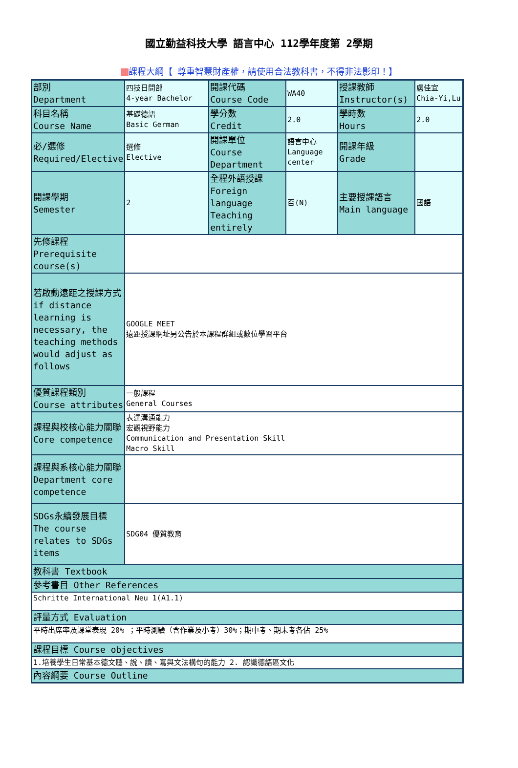國立勤益科技大學 語言中心 112學年度第 2學期
課程大綱【 尊重智慧財產權，請使用合法教科書，不得非法影印！】
| 部別 Department | 四技日間部 4-year Bachelor | 開課代碼 Course Code | WA40 | 授課教師 Instructor(s) | 盧佳宜 Chia-Yi,Lu |
| 科目名稱 Course Name | 基礎德語 Basic German | 學分數 Credit | 2.0 | 學時數 Hours | 2.0 |
| 必/選修 Required/Elective | 選修 Elective | 開課單位 Course Department | 語言中心 Language center | 開課年級 Grade | |
| 開課學期 Semester | 2 | 全程外語授課 Foreign language Teaching entirely | 否(N) | 主要授課語言 Main language | 國語 |
| 先修課程 Prerequisite course(s) | | | | | |
| 若啟動遠距之授課方式 if distance learning is necessary, the teaching methods would adjust as follows | GOOGLE MEET 遠距授課網址另公告於本課程群組或數位學習平台 | | | | |
| 優質課程類別 Course attributes | 一般課程 General Courses | | | | |
| 課程與校核心能力關聯 Core competence | 表達溝通能力 宏觀視野能力 Communication and Presentation Skill Macro Skill | | | | |
| 課程與系核心能力關聯 Department core competence | | | | | |
| SDGs永續發展目標 The course relates to SDGs items | SDG04 優質教育 | | | | |
| 教科書 Textbook | | | | | |
| 參考書目 Other References | | | | | |
| Schritte International Neu 1(A1.1) | | | | | |
| 評量方式 Evaluation | | | | | |
| 平時出席率及課堂表現 20% ；平時測驗（含作業及小考）30%；期中考、期末考各佔 25% | | | | | |
| 課程目標 Course objectives | | | | | |
| 1.培養學生日常基本德文聽、說、讀、寫與文法構句的能力 2. 認識德語區文化 | | | | | |
| 內容綱要 Course Outline | | | | | |